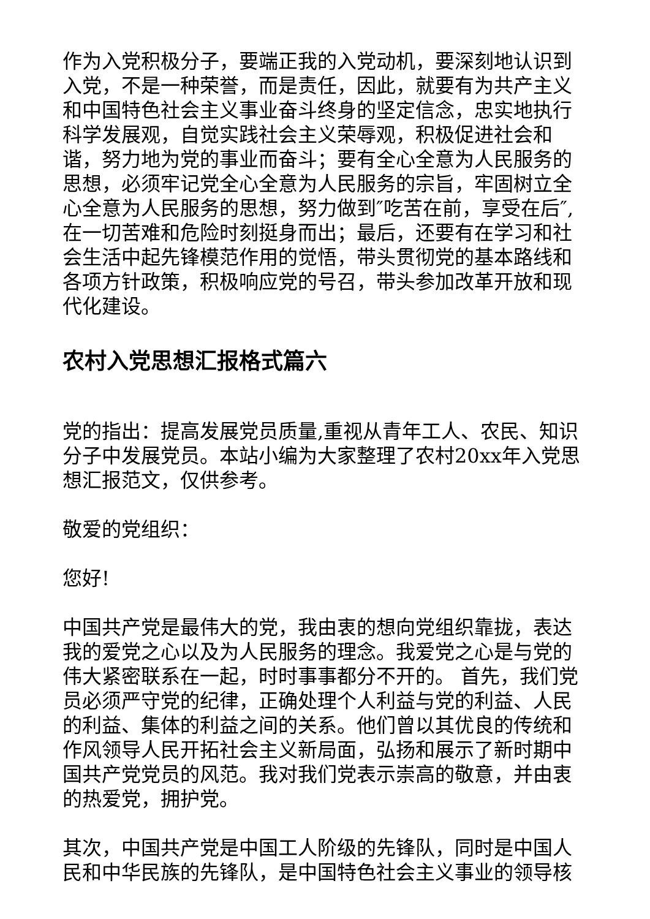作为入党积极分子，要端正我的入党动机，要深刻地认识到入党，不是一种荣誉，而是责任，因此，就要有为共产主义和中国特色社会主义事业奋斗终身的坚定信念，忠实地执行科学发展观，自觉实践社会主义荣辱观，积极促进社会和谐，努力地为党的事业而奋斗；要有全心全意为人民服务的思想，必须牢记党全心全意为人民服务的宗旨，牢固树立全心全意为人民服务的思想，努力做到″吃苦在前，享受在后″,在一切苦难和危险时刻挺身而出；最后，还要有在学习和社会生活中起先锋模范作用的觉悟，带头贯彻党的基本路线和各项方针政策，积极响应党的号召，带头参加改革开放和现代化建设。
农村入党思想汇报格式篇六
党的指出：提高发展党员质量,重视从青年工人、农民、知识分子中发展党员。本站小编为大家整理了农村20xx年入党思想汇报范文，仅供参考。
敬爱的党组织：
您好!
中国共产党是最伟大的党，我由衷的想向党组织靠拢，表达我的爱党之心以及为人民服务的理念。我爱党之心是与党的伟大紧密联系在一起，时时事事都分不开的。 首先，我们党员必须严守党的纪律，正确处理个人利益与党的利益、人民的利益、集体的利益之间的关系。他们曾以其优良的传统和作风领导人民开拓社会主义新局面，弘扬和展示了新时期中国共产党党员的风范。我对我们党表示崇高的敬意，并由衷的热爱党，拥护党。
其次，中国共产党是中国工人阶级的先锋队，同时是中国人民和中华民族的先锋队，是中国特色社会主义事业的领导核